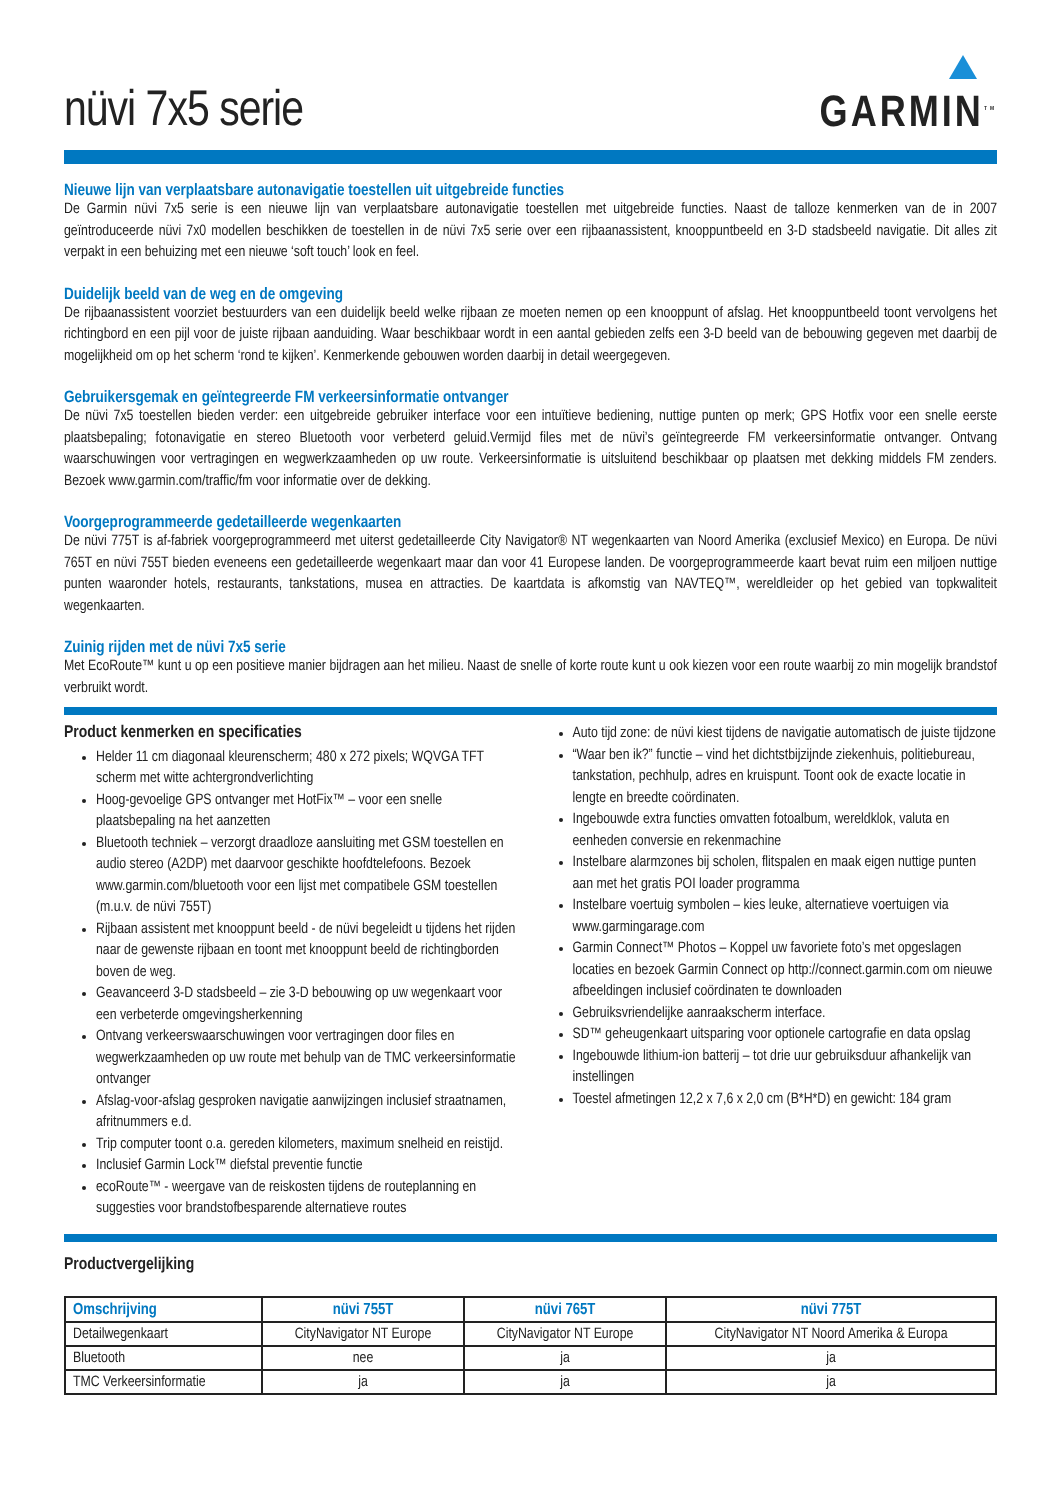nüvi 7x5 serie
GARMIN<sup>TM</sup>
Nieuwe lijn van verplaatsbare autonavigatie toestellen uit uitgebreide functies
De Garmin nüvi 7x5 serie is een nieuwe lijn van verplaatsbare autonavigatie toestellen met uitgebreide functies. Naast de talloze kenmerken van de in 2007 geïntroduceerde nüvi 7x0 modellen beschikken de toestellen in de nüvi 7x5 serie over een rijbaanassistent, knooppuntbeeld en 3-D stadsbeeld navigatie. Dit alles zit verpakt in een behuizing met een nieuwe ‘soft touch’ look en feel.
Duidelijk beeld van de weg en de omgeving
De rijbaanassistent voorziet bestuurders van een duidelijk beeld welke rijbaan ze moeten nemen op een knooppunt of afslag. Het knooppuntbeeld toont vervolgens het richtingbord en een pijl voor de juiste rijbaan aanduiding. Waar beschikbaar wordt in een aantal gebieden zelfs een 3-D beeld van de bebouwing gegeven met daarbij de mogelijkheid om op het scherm ‘rond te kijken’. Kenmerkende gebouwen worden daarbij in detail weergegeven.
Gebruikersgemak en geïntegreerde FM verkeersinformatie ontvanger
De nüvi 7x5 toestellen bieden verder: een uitgebreide gebruiker interface voor een intuïtieve bediening, nuttige punten op merk; GPS Hotfix voor een snelle eerste plaatsbepaling; fotonavigatie en stereo Bluetooth voor verbeterd geluid.Vermijd files met de nüvi’s geïntegreerde FM verkeersinformatie ontvanger. Ontvang waarschuwingen voor vertragingen en wegwerkzaamheden op uw route. Verkeersinformatie is uitsluitend beschikbaar op plaatsen met dekking middels FM zenders. Bezoek www.garmin.com/traffic/fm voor informatie over de dekking.
Voorgeprogrammeerde gedetailleerde wegenkaarten
De nüvi 775T is af-fabriek voorgeprogrammeerd met uiterst gedetailleerde City Navigator® NT wegenkaarten van Noord Amerika (exclusief Mexico) en Europa. De nüvi 765T en nüvi 755T bieden eveneens een gedetailleerde wegenkaart maar dan voor 41 Europese landen. De voorgeprogrammeerde kaart bevat ruim een miljoen nuttige punten waaronder hotels, restaurants, tankstations, musea en attracties. De kaartdata is afkomstig van NAVTEQ™, wereldleider op het gebied van topkwaliteit wegenkaarten.
Zuinig rijden met de nüvi 7x5 serie
Met EcoRoute™ kunt u op een positieve manier bijdragen aan het milieu. Naast de snelle of korte route kunt u ook kiezen voor een route waarbij zo min mogelijk brandstof verbruikt wordt.
Product kenmerken en specificaties
Helder 11 cm diagonaal kleurenscherm; 480 x 272 pixels; WQVGA TFT scherm met witte achtergrondverlichting
Hoog-gevoelige GPS ontvanger met HotFix™ – voor een snelle plaatsbepaling na het aanzetten
Bluetooth techniek – verzorgt draadloze aansluiting met GSM toestellen en audio stereo (A2DP) met daarvoor geschikte hoofdtelefoons. Bezoek www.garmin.com/bluetooth voor een lijst met compatibele GSM toestellen (m.u.v. de nüvi 755T)
Rijbaan assistent met knooppunt beeld - de nüvi begeleidt u tijdens het rijden naar de gewenste rijbaan en toont met knooppunt beeld de richtingborden boven de weg.
Geavanceerd 3-D stadsbeeld – zie 3-D bebouwing op uw wegenkaart voor een verbeterde omgevingsherkenning
Ontvang verkeerswaarschuwingen voor vertragingen door files en wegwerkzaamheden op uw route met behulp van de TMC verkeersinformatie ontvanger
Afslag-voor-afslag gesproken navigatie aanwijzingen inclusief straatnamen, afritnummers e.d.
Trip computer toont o.a. gereden kilometers, maximum snelheid en reistijd.
Inclusief Garmin Lock™ diefstal preventie functie
ecoRoute™ - weergave van de reiskosten tijdens de routeplanning en suggesties voor brandstofbesparende alternatieve routes
Auto tijd zone: de nüvi kiest tijdens de navigatie automatisch de juiste tijdzone
“Waar ben ik?” functie – vind het dichtstbijzijnde ziekenhuis, politiebureau, tankstation, pechhulp, adres en kruispunt. Toont ook de exacte locatie in lengte en breedte coördinaten.
Ingebouwde extra functies omvatten fotoalbum, wereldklok, valuta en eenheden conversie en rekenmachine
Instelbare alarmzones bij scholen, flitspalen en maak eigen nuttige punten aan met het gratis POI loader programma
Instelbare voertuig symbolen – kies leuke, alternatieve voertuigen via www.garmingarage.com
Garmin Connect™ Photos – Koppel uw favoriete foto’s met opgeslagen locaties en bezoek Garmin Connect op http://connect.garmin.com om nieuwe afbeeldingen inclusief coördinaten te downloaden
Gebruiksvriendelijke aanraakscherm interface.
SD™ geheugenkaart uitsparing voor optionele cartografie en data opslag
Ingebouwde lithium-ion batterij – tot drie uur gebruiksduur afhankelijk van instellingen
Toestel afmetingen 12,2 x 7,6 x 2,0 cm (B*H*D) en gewicht: 184 gram
Productvergelijking
| Omschrijving | nüvi 755T | nüvi 765T | nüvi 775T |
| --- | --- | --- | --- |
| Detailwegenkaart | CityNavigator NT Europe | CityNavigator NT Europe | CityNavigator NT Noord Amerika & Europa |
| Bluetooth | nee | ja | ja |
| TMC Verkeersinformatie | ja | ja | ja |